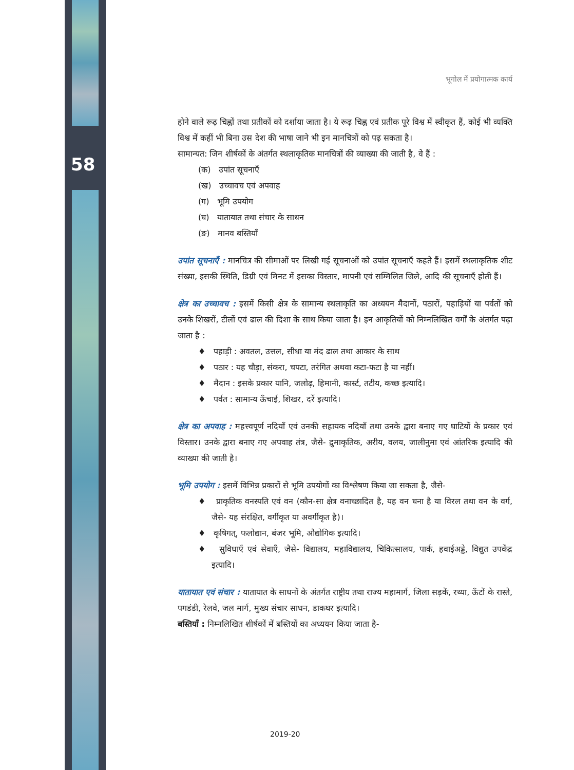58
भूगोल में प्रयोगात्मक कार्य
होने वाले रूढ़ चिह्नों तथा प्रतीकों को दर्शाया जाता है। ये रूढ़ चिह्न एवं प्रतीक पूरे विश्व में स्वीकृत हैं, कोई भी व्यक्ति विश्व में कहीं भी बिना उस देश की भाषा जाने भी इन मानचित्रों को पढ़ सकता है।
सामान्यत: जिन शीर्षकों के अंतर्गत स्थलाकृतिक मानचित्रों की व्याख्या की जाती है, वे हैं :
(क) उपांत सूचनाएँ
(ख) उच्चावच एवं अपवाह
(ग) भूमि उपयोग
(घ) यातायात तथा संचार के साधन
(ङ) मानव बस्तियाँ
उपांत सूचनाएँ : मानचित्र की सीमाओं पर लिखी गई सूचनाओं को उपांत सूचनाएँ कहते हैं। इसमें स्थलाकृतिक शीट संख्या, इसकी स्थिति, डिग्री एवं मिनट में इसका विस्तार, मापनी एवं सम्मिलित जिले, आदि की सूचनाएँ होती हैं।
क्षेत्र का उच्चावच : इसमें किसी क्षेत्र के सामान्य स्थलाकृति का अध्ययन मैदानों, पठारों, पहाड़ियों या पर्वतों को उनके शिखरों, टीलों एवं ढाल की दिशा के साथ किया जाता है। इन आकृतियों को निम्नलिखित वर्गों के अंतर्गत पढ़ा जाता है :
♦ पहाड़ी : अवतल, उत्तल, सीधा या मंद ढाल तथा आकार के साथ
♦ पठार : यह चौड़ा, संकरा, चपटा, तरंगित अथवा कटा-फटा है या नहीं।
♦ मैदान : इसके प्रकार यानि, जलोढ़, हिमानी, कार्स्ट, तटीय, कच्छ इत्यादि।
♦ पर्वत : सामान्य ऊँचाई, शिखर, दर्रे इत्यादि।
क्षेत्र का अपवाह : महत्त्वपूर्ण नदियाँ एवं उनकी सहायक नदियाँ तथा उनके द्वारा बनाए गए घाटियों के प्रकार एवं विस्तार। उनके द्वारा बनाए गए अपवाह तंत्र, जैसे- द्रुमाकृतिक, अरीय, वलय, जालीनुमा एवं आंतरिक इत्यादि की व्याख्या की जाती है।
भूमि उपयोग : इसमें विभिन्न प्रकारों से भूमि उपयोगों का विश्लेषण किया जा सकता है, जैसे-
♦ प्राकृतिक वनस्पति एवं वन (कौन-सा क्षेत्र वनाच्छादित है, यह वन घना है या विरल तथा वन के वर्ग, जैसे- यह संरक्षित, वर्गीकृत या अवर्गीकृत है)।
♦ कृषिगत्, फलोद्यान, बंजर भूमि, औद्योगिक इत्यादि।
♦ सुविधाएँ एवं सेवाएँ, जैसे- विद्यालय, महाविद्यालय, चिकित्सालय, पार्क, हवाईअड्डे, विद्युत उपकेंद्र इत्यादि।
यातायात एवं संचार : यातायात के साधनों के अंतर्गत राष्ट्रीय तथा राज्य महामार्ग, जिला सड़कें, रथ्या, ऊँटों के रास्ते, पगडंडी, रेलवे, जल मार्ग, मुख्य संचार साधन, डाकघर इत्यादि।
बस्तियाँ : निम्नलिखित शीर्षकों में बस्तियों का अध्ययन किया जाता है-
2019-20